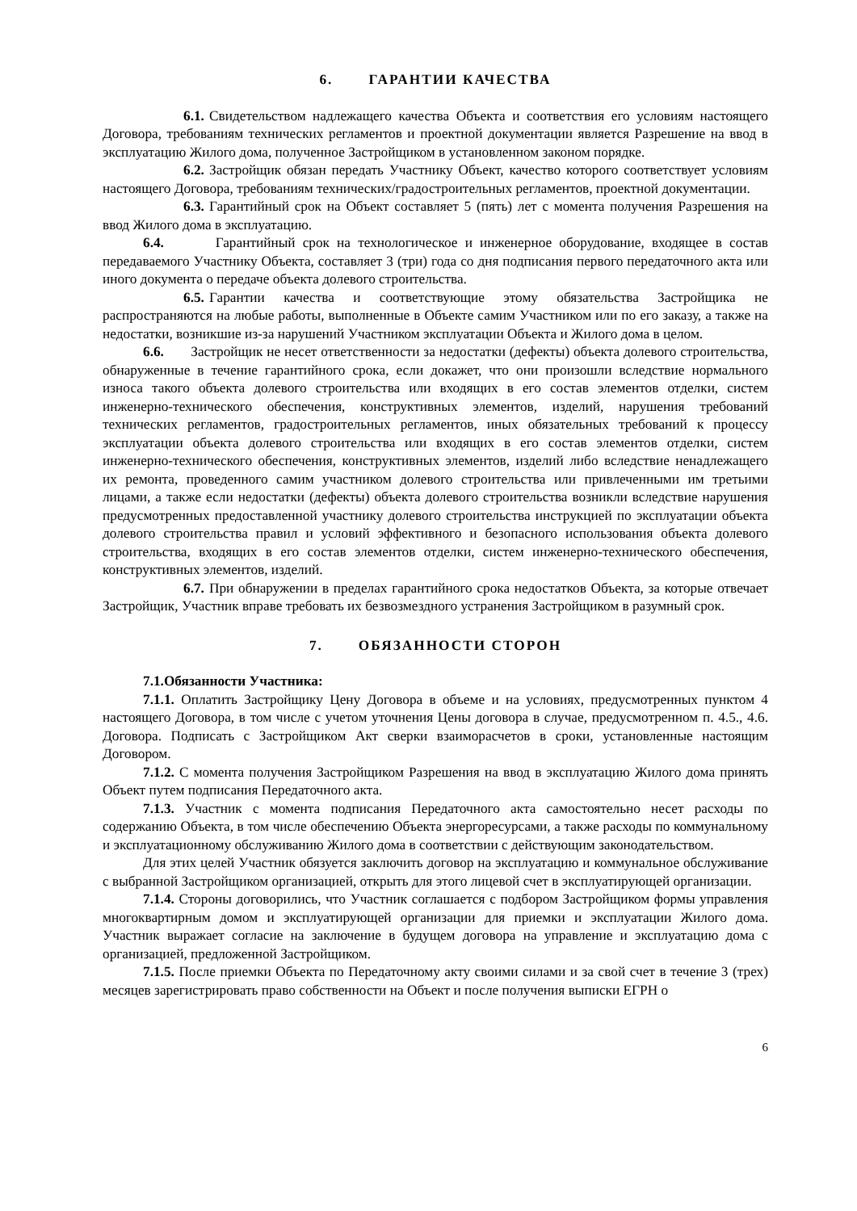6. ГАРАНТИИ КАЧЕСТВА
6.1. Свидетельством надлежащего качества Объекта и соответствия его условиям настоящего Договора, требованиям технических регламентов и проектной документации является Разрешение на ввод в эксплуатацию Жилого дома, полученное Застройщиком в установленном законом порядке.
6.2. Застройщик обязан передать Участнику Объект, качество которого соответствует условиям настоящего Договора, требованиям технических/градостроительных регламентов, проектной документации.
6.3. Гарантийный срок на Объект составляет 5 (пять) лет с момента получения Разрешения на ввод Жилого дома в эксплуатацию.
6.4. Гарантийный срок на технологическое и инженерное оборудование, входящее в состав передаваемого Участнику Объекта, составляет 3 (три) года со дня подписания первого передаточного акта или иного документа о передаче объекта долевого строительства.
6.5. Гарантии качества и соответствующие этому обязательства Застройщика не распространяются на любые работы, выполненные в Объекте самим Участником или по его заказу, а также на недостатки, возникшие из-за нарушений Участником эксплуатации Объекта и Жилого дома в целом.
6.6. Застройщик не несет ответственности за недостатки (дефекты) объекта долевого строительства, обнаруженные в течение гарантийного срока, если докажет, что они произошли вследствие нормального износа такого объекта долевого строительства или входящих в его состав элементов отделки, систем инженерно-технического обеспечения, конструктивных элементов, изделий, нарушения требований технических регламентов, градостроительных регламентов, иных обязательных требований к процессу эксплуатации объекта долевого строительства или входящих в его состав элементов отделки, систем инженерно-технического обеспечения, конструктивных элементов, изделий либо вследствие ненадлежащего их ремонта, проведенного самим участником долевого строительства или привлеченными им третьими лицами, а также если недостатки (дефекты) объекта долевого строительства возникли вследствие нарушения предусмотренных предоставленной участнику долевого строительства инструкцией по эксплуатации объекта долевого строительства правил и условий эффективного и безопасного использования объекта долевого строительства, входящих в его состав элементов отделки, систем инженерно-технического обеспечения, конструктивных элементов, изделий.
6.7. При обнаружении в пределах гарантийного срока недостатков Объекта, за которые отвечает Застройщик, Участник вправе требовать их безвозмездного устранения Застройщиком в разумный срок.
7. ОБЯЗАННОСТИ СТОРОН
7.1.Обязанности Участника:
7.1.1. Оплатить Застройщику Цену Договора в объеме и на условиях, предусмотренных пунктом 4 настоящего Договора, в том числе с учетом уточнения Цены договора в случае, предусмотренном п. 4.5., 4.6. Договора. Подписать с Застройщиком Акт сверки взаиморасчетов в сроки, установленные настоящим Договором.
7.1.2. С момента получения Застройщиком Разрешения на ввод в эксплуатацию Жилого дома принять Объект путем подписания Передаточного акта.
7.1.3. Участник с момента подписания Передаточного акта самостоятельно несет расходы по содержанию Объекта, в том числе обеспечению Объекта энергоресурсами, а также расходы по коммунальному и эксплуатационному обслуживанию Жилого дома в соответствии с действующим законодательством.
Для этих целей Участник обязуется заключить договор на эксплуатацию и коммунальное обслуживание с выбранной Застройщиком организацией, открыть для этого лицевой счет в эксплуатирующей организации.
7.1.4. Стороны договорились, что Участник соглашается с подбором Застройщиком формы управления многоквартирным домом и эксплуатирующей организации для приемки и эксплуатации Жилого дома. Участник выражает согласие на заключение в будущем договора на управление и эксплуатацию дома с организацией, предложенной Застройщиком.
7.1.5. После приемки Объекта по Передаточному акту своими силами и за свой счет в течение 3 (трех) месяцев зарегистрировать право собственности на Объект и после получения выписки ЕГРН о
6